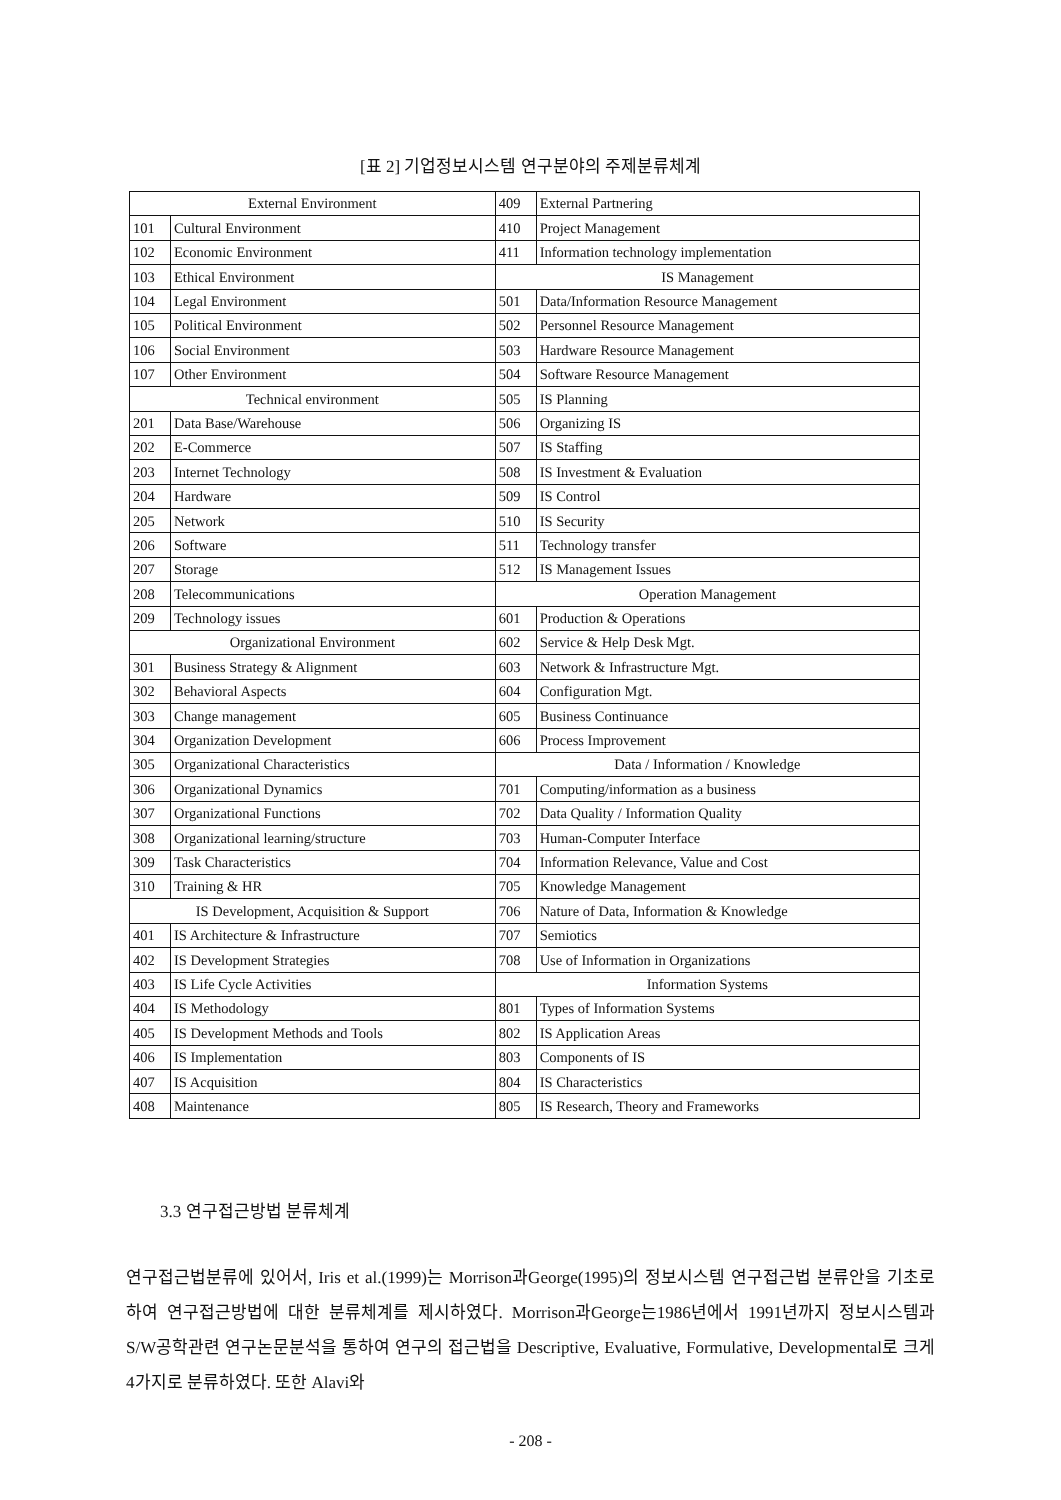[표 2] 기업정보시스템 연구분야의 주제분류체계
| External Environment | | 409 | External Partnering |
| 101 | Cultural Environment | 410 | Project Management |
| 102 | Economic Environment | 411 | Information technology implementation |
| 103 | Ethical Environment | IS Management | |
| 104 | Legal Environment | 501 | Data/Information Resource Management |
| 105 | Political Environment | 502 | Personnel Resource Management |
| 106 | Social Environment | 503 | Hardware Resource Management |
| 107 | Other Environment | 504 | Software Resource Management |
| Technical environment | | 505 | IS Planning |
| 201 | Data Base/Warehouse | 506 | Organizing IS |
| 202 | E-Commerce | 507 | IS Staffing |
| 203 | Internet Technology | 508 | IS Investment & Evaluation |
| 204 | Hardware | 509 | IS Control |
| 205 | Network | 510 | IS Security |
| 206 | Software | 511 | Technology transfer |
| 207 | Storage | 512 | IS Management Issues |
| 208 | Telecommunications | Operation Management | |
| 209 | Technology issues | 601 | Production & Operations |
| Organizational Environment | | 602 | Service & Help Desk Mgt. |
| 301 | Business Strategy & Alignment | 603 | Network & Infrastructure Mgt. |
| 302 | Behavioral Aspects | 604 | Configuration Mgt. |
| 303 | Change management | 605 | Business Continuance |
| 304 | Organization Development | 606 | Process Improvement |
| 305 | Organizational Characteristics | Data / Information / Knowledge | |
| 306 | Organizational Dynamics | 701 | Computing/information as a business |
| 307 | Organizational Functions | 702 | Data Quality / Information Quality |
| 308 | Organizational learning/structure | 703 | Human-Computer Interface |
| 309 | Task Characteristics | 704 | Information Relevance, Value and Cost |
| 310 | Training & HR | 705 | Knowledge Management |
| IS Development, Acquisition & Support | | 706 | Nature of Data, Information & Knowledge |
| 401 | IS Architecture & Infrastructure | 707 | Semiotics |
| 402 | IS Development Strategies | 708 | Use of Information in Organizations |
| 403 | IS Life Cycle Activities | Information Systems | |
| 404 | IS Methodology | 801 | Types of Information Systems |
| 405 | IS Development Methods and Tools | 802 | IS Application Areas |
| 406 | IS Implementation | 803 | Components of IS |
| 407 | IS Acquisition | 804 | IS Characteristics |
| 408 | Maintenance | 805 | IS Research, Theory and Frameworks |
3.3 연구접근방법 분류체계
연구접근법분류에 있어서, Iris et al.(1999)는 Morrison과George(1995)의 정보시스템 연구접근법 분류안을 기초로 하여 연구접근방법에 대한 분류체계를 제시하였다. Morrison과George는1986년에서 1991년까지 정보시스템과 S/W공학관련 연구논문분석을 통하여 연구의 접근법을 Descriptive, Evaluative, Formulative, Developmental로 크게4가지로 분류하였다. 또한 Alavi와
- 208 -